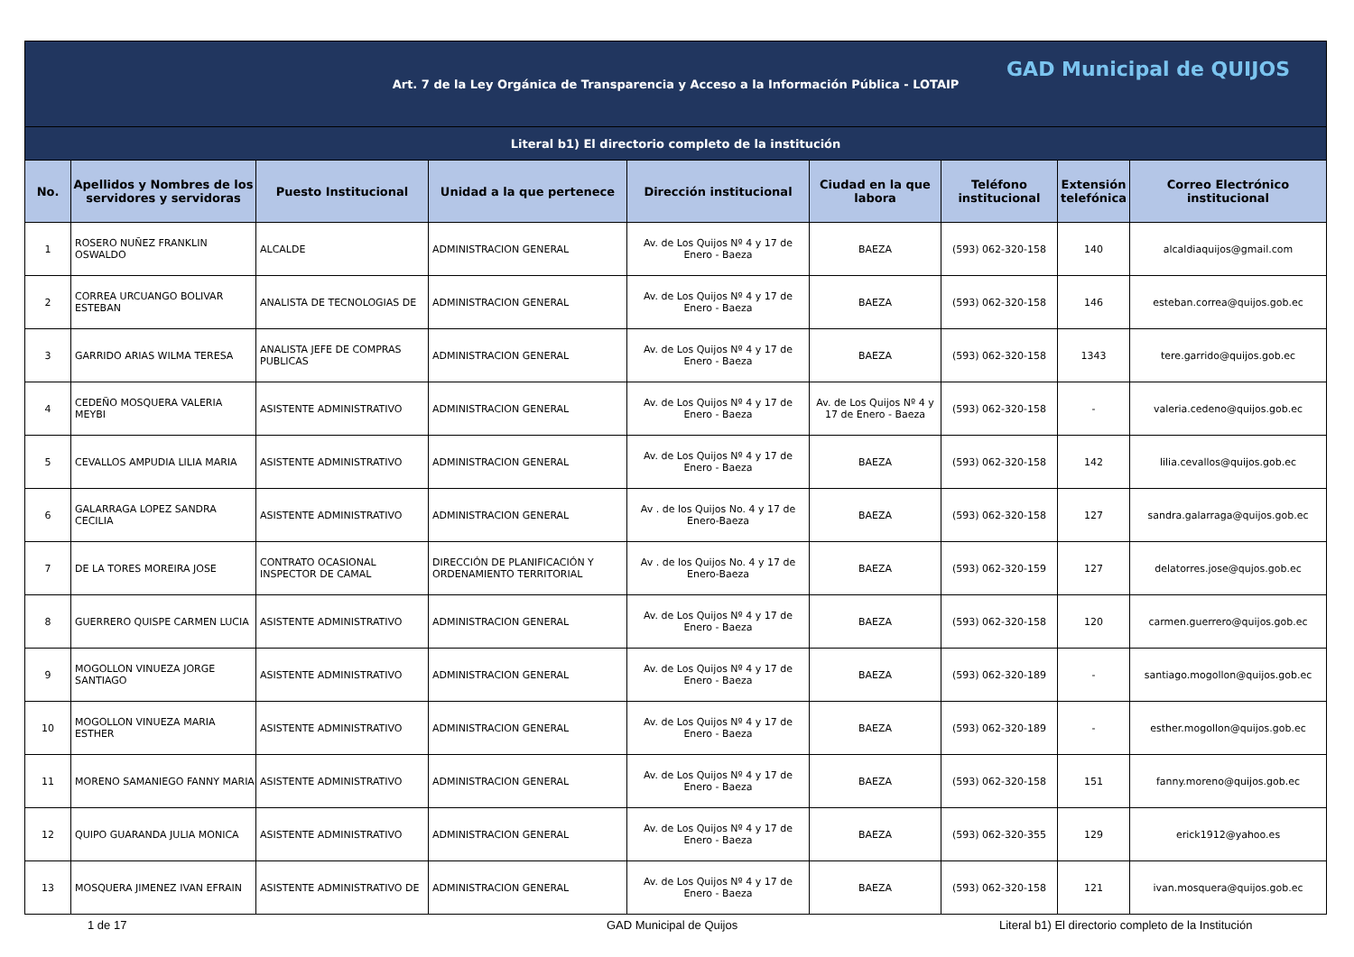| Art. 7 de la Ley Orgánica de Transparencia y Acceso a la Información Pública - LOTAIP GAD Municipal de QUIJOS | | | | | | | | |
| Literal b1) El directorio completo de la institución | | | | | | | | |
| No. | Apellidos y Nombres de los servidores y servidoras | Puesto Institucional | Unidad a la que pertenece | Dirección institucional | Ciudad en la que labora | Teléfono institucional | Extensión telefónica | Correo Electrónico institucional |
| 1 | ROSERO NUÑEZ FRANKLIN OSWALDO | ALCALDE | ADMINISTRACION GENERAL | Av. de Los Quijos Nº 4 y 17 de Enero - Baeza | BAEZA | (593) 062-320-158 | 140 | alcaldiaquijos@gmail.com |
| 2 | CORREA URCUANGO BOLIVAR ESTEBAN | ANALISTA DE TECNOLOGIAS DE | ADMINISTRACION GENERAL | Av. de Los Quijos Nº 4 y 17 de Enero - Baeza | BAEZA | (593) 062-320-158 | 146 | esteban.correa@quijos.gob.ec |
| 3 | GARRIDO ARIAS WILMA TERESA | ANALISTA JEFE DE COMPRAS PUBLICAS | ADMINISTRACION GENERAL | Av. de Los Quijos Nº 4 y 17 de Enero - Baeza | BAEZA | (593) 062-320-158 | 1343 | tere.garrido@quijos.gob.ec |
| 4 | CEDEÑO MOSQUERA VALERIA MEYBI | ASISTENTE ADMINISTRATIVO | ADMINISTRACION GENERAL | Av. de Los Quijos Nº 4 y 17 de Enero - Baeza | Av. de Los Quijos Nº 4 y 17 de Enero - Baeza | (593) 062-320-158 | - | valeria.cedeno@quijos.gob.ec |
| 5 | CEVALLOS AMPUDIA LILIA MARIA | ASISTENTE ADMINISTRATIVO | ADMINISTRACION GENERAL | Av. de Los Quijos Nº 4 y 17 de Enero - Baeza | BAEZA | (593) 062-320-158 | 142 | lilia.cevallos@quijos.gob.ec |
| 6 | GALARRAGA LOPEZ SANDRA CECILIA | ASISTENTE ADMINISTRATIVO | ADMINISTRACION GENERAL | Av . de los Quijos No. 4 y 17 de Enero-Baeza | BAEZA | (593) 062-320-158 | 127 | sandra.galarraga@quijos.gob.ec |
| 7 | DE LA TORES MOREIRA JOSE | CONTRATO OCASIONAL INSPECTOR DE CAMAL | DIRECCIÓN DE PLANIFICACIÓN Y ORDENAMIENTO TERRITORIAL | Av . de los Quijos No. 4 y 17 de Enero-Baeza | BAEZA | (593) 062-320-159 | 127 | delatorres.jose@qujos.gob.ec |
| 8 | GUERRERO QUISPE CARMEN LUCIA | ASISTENTE ADMINISTRATIVO | ADMINISTRACION GENERAL | Av. de Los Quijos Nº 4 y 17 de Enero - Baeza | BAEZA | (593) 062-320-158 | 120 | carmen.guerrero@quijos.gob.ec |
| 9 | MOGOLLON VINUEZA JORGE SANTIAGO | ASISTENTE ADMINISTRATIVO | ADMINISTRACION GENERAL | Av. de Los Quijos Nº 4 y 17 de Enero - Baeza | BAEZA | (593) 062-320-189 | - | santiago.mogollon@quijos.gob.ec |
| 10 | MOGOLLON VINUEZA MARIA ESTHER | ASISTENTE ADMINISTRATIVO | ADMINISTRACION GENERAL | Av. de Los Quijos Nº 4 y 17 de Enero - Baeza | BAEZA | (593) 062-320-189 | - | esther.mogollon@quijos.gob.ec |
| 11 | MORENO SAMANIEGO FANNY MARIA | ASISTENTE ADMINISTRATIVO | ADMINISTRACION GENERAL | Av. de Los Quijos Nº 4 y 17 de Enero - Baeza | BAEZA | (593) 062-320-158 | 151 | fanny.moreno@quijos.gob.ec |
| 12 | QUIPO GUARANDA JULIA MONICA | ASISTENTE ADMINISTRATIVO | ADMINISTRACION GENERAL | Av. de Los Quijos Nº 4 y 17 de Enero - Baeza | BAEZA | (593) 062-320-355 | 129 | erick1912@yahoo.es |
| 13 | MOSQUERA JIMENEZ IVAN EFRAIN | ASISTENTE ADMINISTRATIVO DE | ADMINISTRACION GENERAL | Av. de Los Quijos Nº 4 y 17 de Enero - Baeza | BAEZA | (593) 062-320-158 | 121 | ivan.mosquera@quijos.gob.ec |
1 de 17 GAD Municipal de Quijos Literal b1) El directorio completo de la Institución